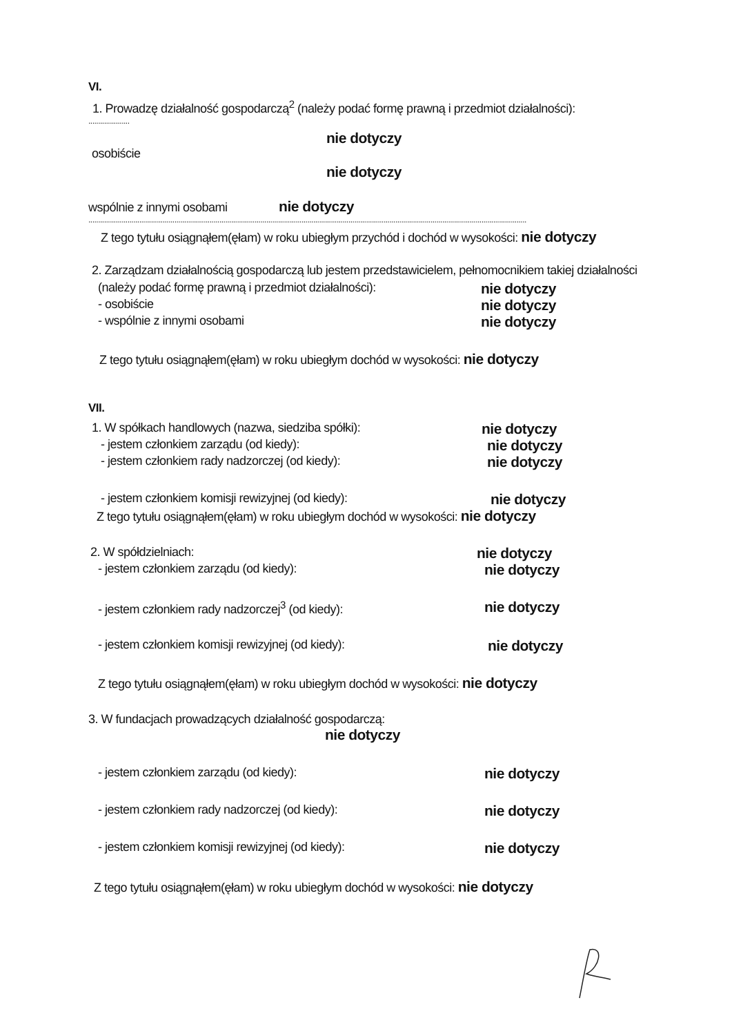VI.
1. Prowadzę działalność gospodarczą<sup>2</sup> (należy podać formę prawną i przedmiot działalności):
.....................
nie dotyczy
osobiście
nie dotyczy
wspólnie z innymi osobami nie dotyczy
................................................................................................................................................................................................................................
Z tego tytułu osiągnąłem(ęłam) w roku ubiegłym przychód i dochód w wysokości: nie dotyczy
2. Zarządzam działalnością gospodarczą lub jestem przedstawicielem, pełnomocnikiem takiej działalności
(należy podać formę prawną i przedmiot działalności): nie dotyczy
- osobiście nie dotyczy
- wspólnie z innymi osobami nie dotyczy
Z tego tytułu osiągnąłem(ęłam) w roku ubiegłym dochód w wysokości: nie dotyczy
VII.
1. W spółkach handlowych (nazwa, siedziba spółki): nie dotyczy
- jestem członkiem zarządu (od kiedy): nie dotyczy
- jestem członkiem rady nadzorczej (od kiedy): nie dotyczy
- jestem członkiem komisji rewizyjnej (od kiedy): nie dotyczy
Z tego tytułu osiągnąłem(ęłam) w roku ubiegłym dochód w wysokości: nie dotyczy
2. W spółdzielniach: nie dotyczy
- jestem członkiem zarządu (od kiedy): nie dotyczy
- jestem członkiem rady nadzorczej<sup>3</sup> (od kiedy): nie dotyczy
- jestem członkiem komisji rewizyjnej (od kiedy): nie dotyczy
Z tego tytułu osiągnąłem(ęłam) w roku ubiegłym dochód w wysokości: nie dotyczy
3. W fundacjach prowadzących działalność gospodarczą:
nie dotyczy
- jestem członkiem zarządu (od kiedy): nie dotyczy
- jestem członkiem rady nadzorczej (od kiedy): nie dotyczy
- jestem członkiem komisji rewizyjnej (od kiedy): nie dotyczy
Z tego tytułu osiągnąłem(ęłam) w roku ubiegłym dochód w wysokości: nie dotyczy